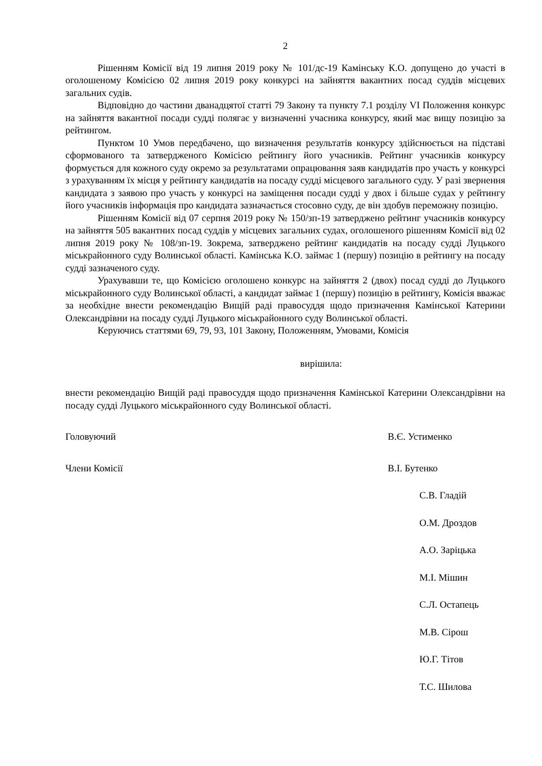2
Рішенням Комісії від 19 липня 2019 року № 101/дс-19 Камінську К.О. допущено до участі в оголошеному Комісією 02 липня 2019 року конкурсі на зайняття вакантних посад суддів місцевих загальних судів.
Відповідно до частини дванадцятої статті 79 Закону та пункту 7.1 розділу VI Положення конкурс на зайняття вакантної посади судді полягає у визначенні учасника конкурсу, який має вищу позицію за рейтингом.
Пунктом 10 Умов передбачено, що визначення результатів конкурсу здійснюється на підставі сформованого та затвердженого Комісією рейтингу його учасників. Рейтинг учасників конкурсу формується для кожного суду окремо за результатами опрацювання заяв кандидатів про участь у конкурсі з урахуванням їх місця у рейтингу кандидатів на посаду судді місцевого загального суду. У разі звернення кандидата з заявою про участь у конкурсі на заміщення посади судді у двох і більше судах у рейтингу його учасників інформація про кандидата зазначається стосовно суду, де він здобув переможну позицію.
Рішенням Комісії від 07 серпня 2019 року № 150/зп-19 затверджено рейтинг учасників конкурсу на зайняття 505 вакантних посад суддів у місцевих загальних судах, оголошеного рішенням Комісії від 02 липня 2019 року № 108/зп-19. Зокрема, затверджено рейтинг кандидатів на посаду судді Луцького міськрайонного суду Волинської області. Камінська К.О. займає 1 (першу) позицію в рейтингу на посаду судді зазначеного суду.
Урахувавши те, що Комісією оголошено конкурс на зайняття 2 (двох) посад судді до Луцького міськрайонного суду Волинської області, а кандидат займає 1 (першу) позицію в рейтингу, Комісія вважає за необхідне внести рекомендацію Вищій раді правосуддя щодо призначення Камінської Катерини Олександрівни на посаду судді Луцького міськрайонного суду Волинської області.
Керуючись статтями 69, 79, 93, 101 Закону, Положенням, Умовами, Комісія
вирішила:
внести рекомендацію Вищій раді правосуддя щодо призначення Камінської Катерини Олександрівни на посаду судді Луцького міськрайонного суду Волинської області.
Головуючий В.Є. Устименко
Члени Комісії В.І. Бутенко
С.В. Гладій
О.М. Дроздов
А.О. Заріцька
М.І. Мішин
С.Л. Остапець
М.В. Сірош
Ю.Г. Тітов
Т.С. Шилова